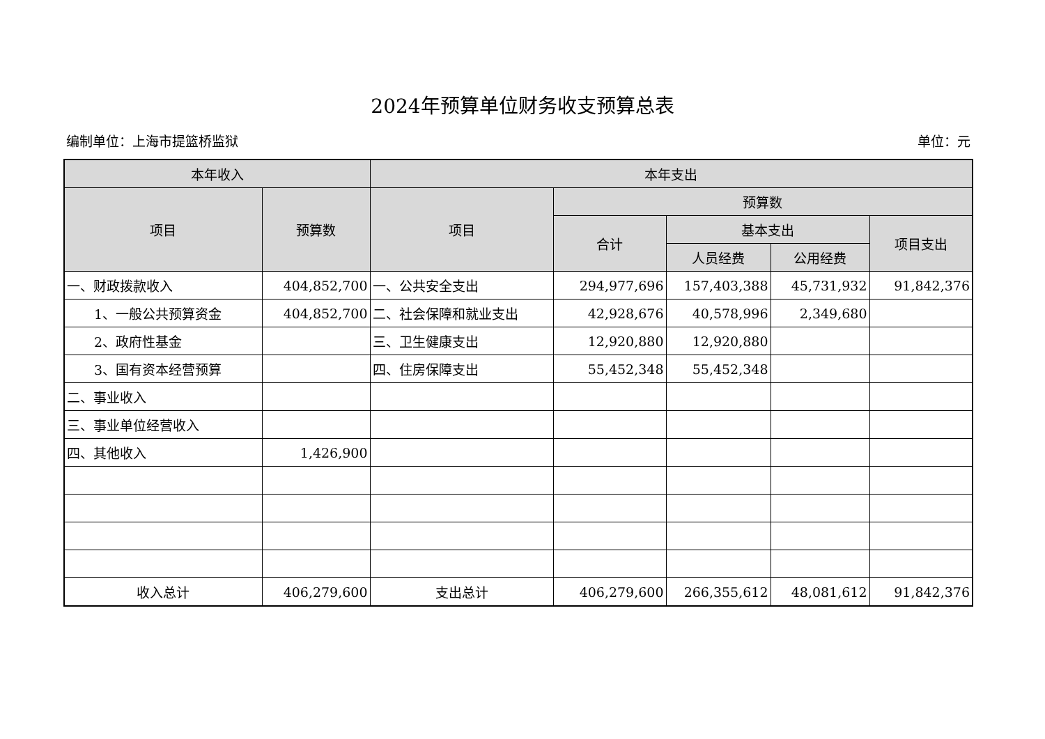2024年预算单位财务收支预算总表
编制单位：上海市提篮桥监狱 单位：元
| 本年收入 | | 本年支出 | | | | |
| --- | --- | --- | --- | --- | --- | --- |
| 项目 | 预算数 | 项目 | 预算数 | | | |
| | | | 合计 | 基本支出 | | 项目支出 |
| | | | | 人员经费 | 公用经费 | |
| 一、财政拨款收入 | 404,852,700 | 一、公共安全支出 | 294,977,696 | 157,403,388 | 45,731,932 | 91,842,376 |
| 1、一般公共预算资金 | 404,852,700 | 二、社会保障和就业支出 | 42,928,676 | 40,578,996 | 2,349,680 | |
| 2、政府性基金 | | 三、卫生健康支出 | 12,920,880 | 12,920,880 | | |
| 3、国有资本经营预算 | | 四、住房保障支出 | 55,452,348 | 55,452,348 | | |
| 二、事业收入 | | | | | | |
| 三、事业单位经营收入 | | | | | | |
| 四、其他收入 | 1,426,900 | | | | | |
| 收入总计 | 406,279,600 | 支出总计 | 406,279,600 | 266,355,612 | 48,081,612 | 91,842,376 |